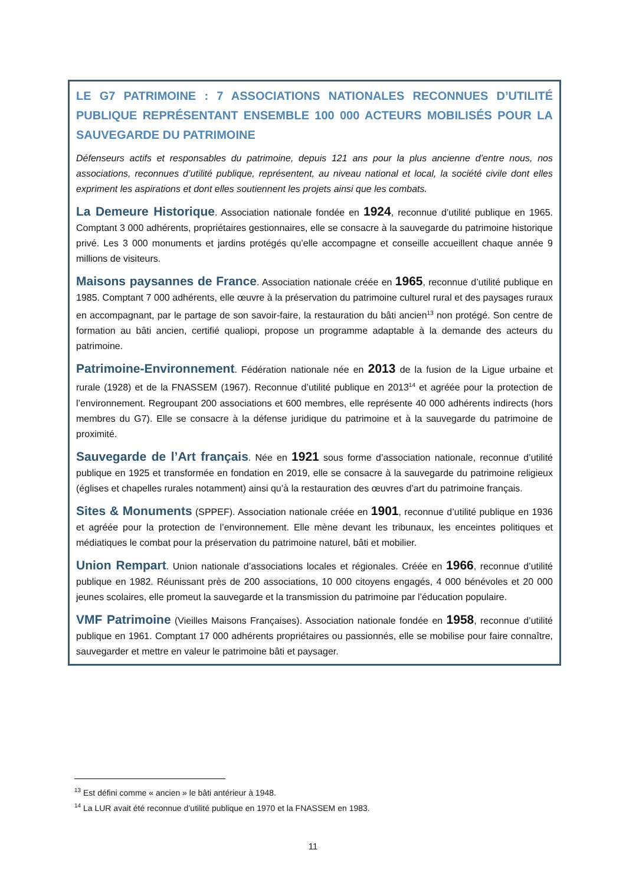LE G7 PATRIMOINE : 7 ASSOCIATIONS NATIONALES RECONNUES D’UTILITÉ PUBLIQUE REPRÉSENTANT ENSEMBLE 100 000 ACTEURS MOBILISÉS POUR LA SAUVEGARDE DU PATRIMOINE
Défenseurs actifs et responsables du patrimoine, depuis 121 ans pour la plus ancienne d’entre nous, nos associations, reconnues d’utilité publique, représentent, au niveau national et local, la société civile dont elles expriment les aspirations et dont elles soutiennent les projets ainsi que les combats.
La Demeure Historique. Association nationale fondée en 1924, reconnue d’utilité publique en 1965. Comptant 3 000 adhérents, propriétaires gestionnaires, elle se consacre à la sauvegarde du patrimoine historique privé. Les 3 000 monuments et jardins protégés qu’elle accompagne et conseille accueillent chaque année 9 millions de visiteurs.
Maisons paysannes de France. Association nationale créée en 1965, reconnue d’utilité publique en 1985. Comptant 7 000 adhérents, elle œuvre à la préservation du patrimoine culturel rural et des paysages ruraux en accompagnant, par le partage de son savoir-faire, la restauration du bâti ancien<sup>13</sup> non protégé. Son centre de formation au bâti ancien, certifié qualiopi, propose un programme adaptable à la demande des acteurs du patrimoine.
Patrimoine-Environnement. Fédération nationale née en 2013 de la fusion de la Ligue urbaine et rurale (1928) et de la FNASSEM (1967). Reconnue d’utilité publique en 2013<sup>14</sup> et agréée pour la protection de l’environnement. Regroupant 200 associations et 600 membres, elle représente 40 000 adhérents indirects (hors membres du G7). Elle se consacre à la défense juridique du patrimoine et à la sauvegarde du patrimoine de proximité.
Sauvegarde de l’Art français. Née en 1921 sous forme d’association nationale, reconnue d’utilité publique en 1925 et transformée en fondation en 2019, elle se consacre à la sauvegarde du patrimoine religieux (églises et chapelles rurales notamment) ainsi qu’à la restauration des œuvres d’art du patrimoine français.
Sites & Monuments (SPPEF). Association nationale créée en 1901, reconnue d’utilité publique en 1936 et agréée pour la protection de l’environnement. Elle mène devant les tribunaux, les enceintes politiques et médiatiques le combat pour la préservation du patrimoine naturel, bâti et mobilier.
Union Rempart. Union nationale d’associations locales et régionales. Créée en 1966, reconnue d’utilité publique en 1982. Réunissant près de 200 associations, 10 000 citoyens engagés, 4 000 bénévoles et 20 000 jeunes scolaires, elle promeut la sauvegarde et la transmission du patrimoine par l’éducation populaire.
VMF Patrimoine (Vieilles Maisons Françaises). Association nationale fondée en 1958, reconnue d’utilité publique en 1961. Comptant 17 000 adhérents propriétaires ou passionnés, elle se mobilise pour faire connaître, sauvegarder et mettre en valeur le patrimoine bâti et paysager.
<sup>13</sup> Est défini comme « ancien » le bâti antérieur à 1948.
<sup>14</sup> La LUR avait été reconnue d’utilité publique en 1970 et la FNASSEM en 1983.
11